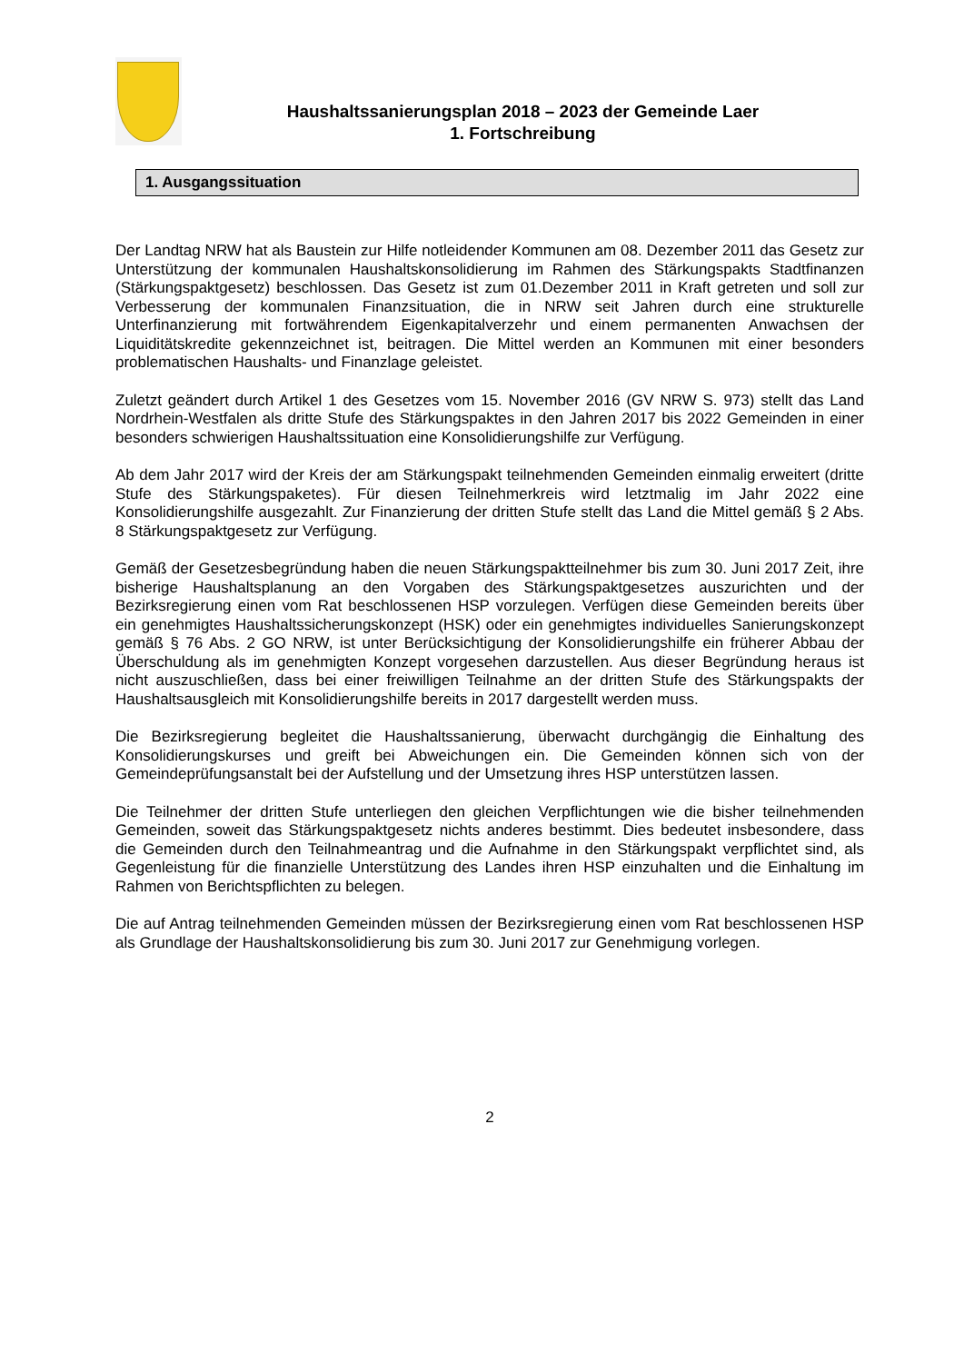Haushaltssanierungsplan 2018 – 2023 der Gemeinde Laer
1. Fortschreibung
1. Ausgangssituation
Der Landtag NRW hat als Baustein zur Hilfe notleidender Kommunen am 08. Dezember 2011 das Gesetz zur Unterstützung der kommunalen Haushaltskonsolidierung im Rahmen des Stärkungspakts Stadtfinanzen (Stärkungspaktgesetz) beschlossen. Das Gesetz ist zum 01.Dezember 2011 in Kraft getreten und soll zur Verbesserung der kommunalen Finanzsituation, die in NRW seit Jahren durch eine strukturelle Unterfinanzierung mit fortwährendem Eigenkapitalverzehr und einem permanenten Anwachsen der Liquiditätskredite gekennzeichnet ist, beitragen. Die Mittel werden an Kommunen mit einer besonders problematischen Haushalts- und Finanzlage geleistet.
Zuletzt geändert durch Artikel 1 des Gesetzes vom 15. November 2016 (GV NRW S. 973) stellt das Land Nordrhein-Westfalen als dritte Stufe des Stärkungspaktes in den Jahren 2017 bis 2022 Gemeinden in einer besonders schwierigen Haushaltssituation eine Konsolidierungshilfe zur Verfügung.
Ab dem Jahr 2017 wird der Kreis der am Stärkungspakt teilnehmenden Gemeinden einmalig erweitert (dritte Stufe des Stärkungspaketes). Für diesen Teilnehmerkreis wird letztmalig im Jahr 2022 eine Konsolidierungshilfe ausgezahlt. Zur Finanzierung der dritten Stufe stellt das Land die Mittel gemäß § 2 Abs. 8 Stärkungspaktgesetz zur Verfügung.
Gemäß der Gesetzesbegründung haben die neuen Stärkungspaktteilnehmer bis zum 30. Juni 2017 Zeit, ihre bisherige Haushaltsplanung an den Vorgaben des Stärkungspaktgesetzes auszurichten und der Bezirksregierung einen vom Rat beschlossenen HSP vorzulegen. Verfügen diese Gemeinden bereits über ein genehmigtes Haushaltssicherungskonzept (HSK) oder ein genehmigtes individuelles Sanierungskonzept gemäß § 76 Abs. 2 GO NRW, ist unter Berücksichtigung der Konsolidierungshilfe ein früherer Abbau der Überschuldung als im genehmigten Konzept vorgesehen darzustellen. Aus dieser Begründung heraus ist nicht auszuschließen, dass bei einer freiwilligen Teilnahme an der dritten Stufe des Stärkungspakts der Haushaltsausgleich mit Konsolidierungshilfe bereits in 2017 dargestellt werden muss.
Die Bezirksregierung begleitet die Haushaltssanierung, überwacht durchgängig die Einhaltung des Konsolidierungskurses und greift bei Abweichungen ein. Die Gemeinden können sich von der Gemeindeprüfungsanstalt bei der Aufstellung und der Umsetzung ihres HSP unterstützen lassen.
Die Teilnehmer der dritten Stufe unterliegen den gleichen Verpflichtungen wie die bisher teilnehmenden Gemeinden, soweit das Stärkungspaktgesetz nichts anderes bestimmt. Dies bedeutet insbesondere, dass die Gemeinden durch den Teilnahmeantrag und die Aufnahme in den Stärkungspakt verpflichtet sind, als Gegenleistung für die finanzielle Unterstützung des Landes ihren HSP einzuhalten und die Einhaltung im Rahmen von Berichtspflichten zu belegen.
Die auf Antrag teilnehmenden Gemeinden müssen der Bezirksregierung einen vom Rat beschlossenen HSP als Grundlage der Haushaltskonsolidierung bis zum 30. Juni 2017 zur Genehmigung vorlegen.
2